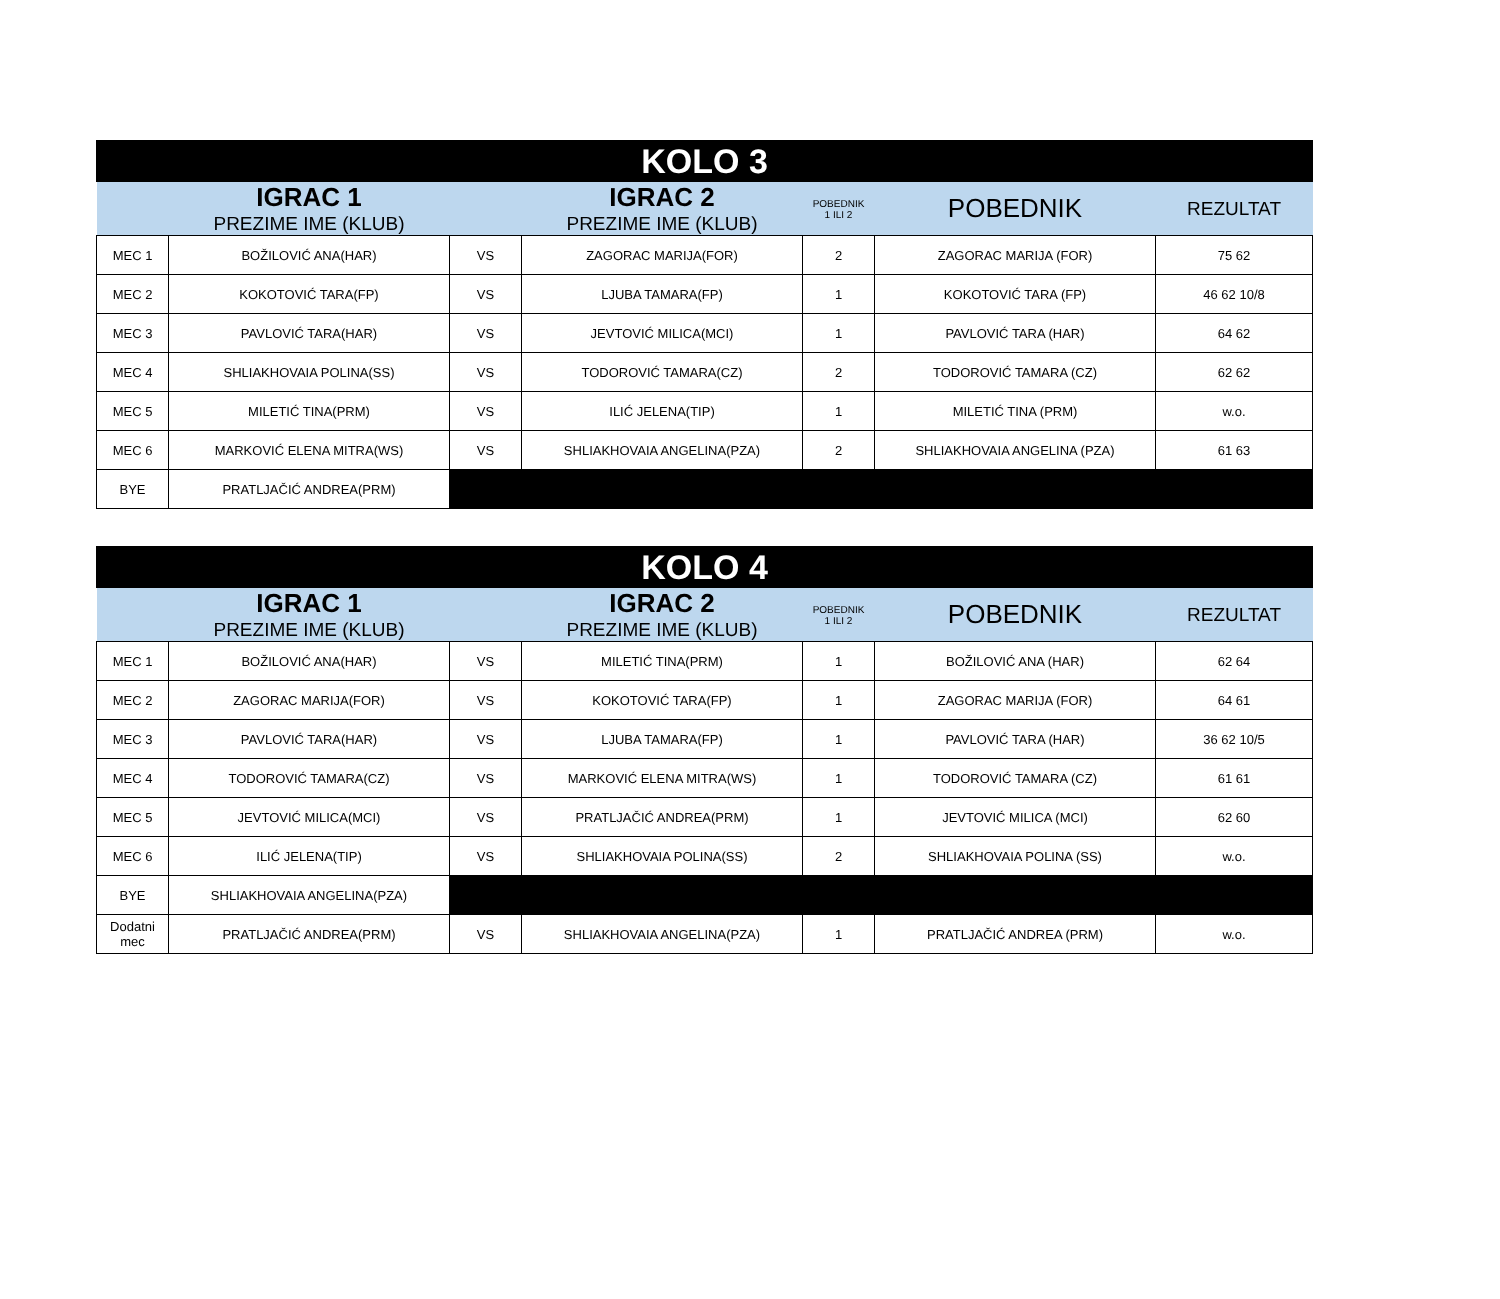| KOLO 3 | | | | | | |
| --- | --- | --- | --- | --- | --- | --- |
| | IGRAC 1 PREZIME IME (KLUB) | | IGRAC 2 PREZIME IME (KLUB) | POBEDNIK 1 ILI 2 | POBEDNIK | REZULTAT |
| MEC 1 | BOŽILOVIĆ ANA(HAR) | VS | ZAGORAC MARIJA(FOR) | 2 | ZAGORAC MARIJA (FOR) | 75 62 |
| MEC 2 | KOKOTOVIĆ TARA(FP) | VS | LJUBA TAMARA(FP) | 1 | KOKOTOVIĆ TARA (FP) | 46 62 10/8 |
| MEC 3 | PAVLOVIĆ TARA(HAR) | VS | JEVTOVIĆ MILICA(MCI) | 1 | PAVLOVIĆ TARA (HAR) | 64 62 |
| MEC 4 | SHLIAKHOVAIA POLINA(SS) | VS | TODOROVIĆ TAMARA(CZ) | 2 | TODOROVIĆ TAMARA (CZ) | 62 62 |
| MEC 5 | MILETIĆ TINA(PRM) | VS | ILIĆ JELENA(TIP) | 1 | MILETIĆ TINA (PRM) | w.o. |
| MEC 6 | MARKOVIĆ ELENA MITRA(WS) | VS | SHLIAKHOVAIA ANGELINA(PZA) | 2 | SHLIAKHOVAIA ANGELINA (PZA) | 61 63 |
| BYE | PRATLJAČIĆ ANDREA(PRM) | | | | | |
| KOLO 4 | | | | | | |
| --- | --- | --- | --- | --- | --- | --- |
| | IGRAC 1 PREZIME IME (KLUB) | | IGRAC 2 PREZIME IME (KLUB) | POBEDNIK 1 ILI 2 | POBEDNIK | REZULTAT |
| MEC 1 | BOŽILOVIĆ ANA(HAR) | VS | MILETIĆ TINA(PRM) | 1 | BOŽILOVIĆ ANA (HAR) | 62 64 |
| MEC 2 | ZAGORAC MARIJA(FOR) | VS | KOKOTOVIĆ TARA(FP) | 1 | ZAGORAC MARIJA (FOR) | 64 61 |
| MEC 3 | PAVLOVIĆ TARA(HAR) | VS | LJUBA TAMARA(FP) | 1 | PAVLOVIĆ TARA (HAR) | 36 62 10/5 |
| MEC 4 | TODOROVIĆ TAMARA(CZ) | VS | MARKOVIĆ ELENA MITRA(WS) | 1 | TODOROVIĆ TAMARA (CZ) | 61 61 |
| MEC 5 | JEVTOVIĆ MILICA(MCI) | VS | PRATLJAČIĆ ANDREA(PRM) | 1 | JEVTOVIĆ MILICA (MCI) | 62 60 |
| MEC 6 | ILIĆ JELENA(TIP) | VS | SHLIAKHOVAIA POLINA(SS) | 2 | SHLIAKHOVAIA POLINA (SS) | w.o. |
| BYE | SHLIAKHOVAIA ANGELINA(PZA) | | | | | |
| Dodatni mec | PRATLJAČIĆ ANDREA(PRM) | VS | SHLIAKHOVAIA ANGELINA(PZA) | 1 | PRATLJAČIĆ ANDREA (PRM) | w.o. |